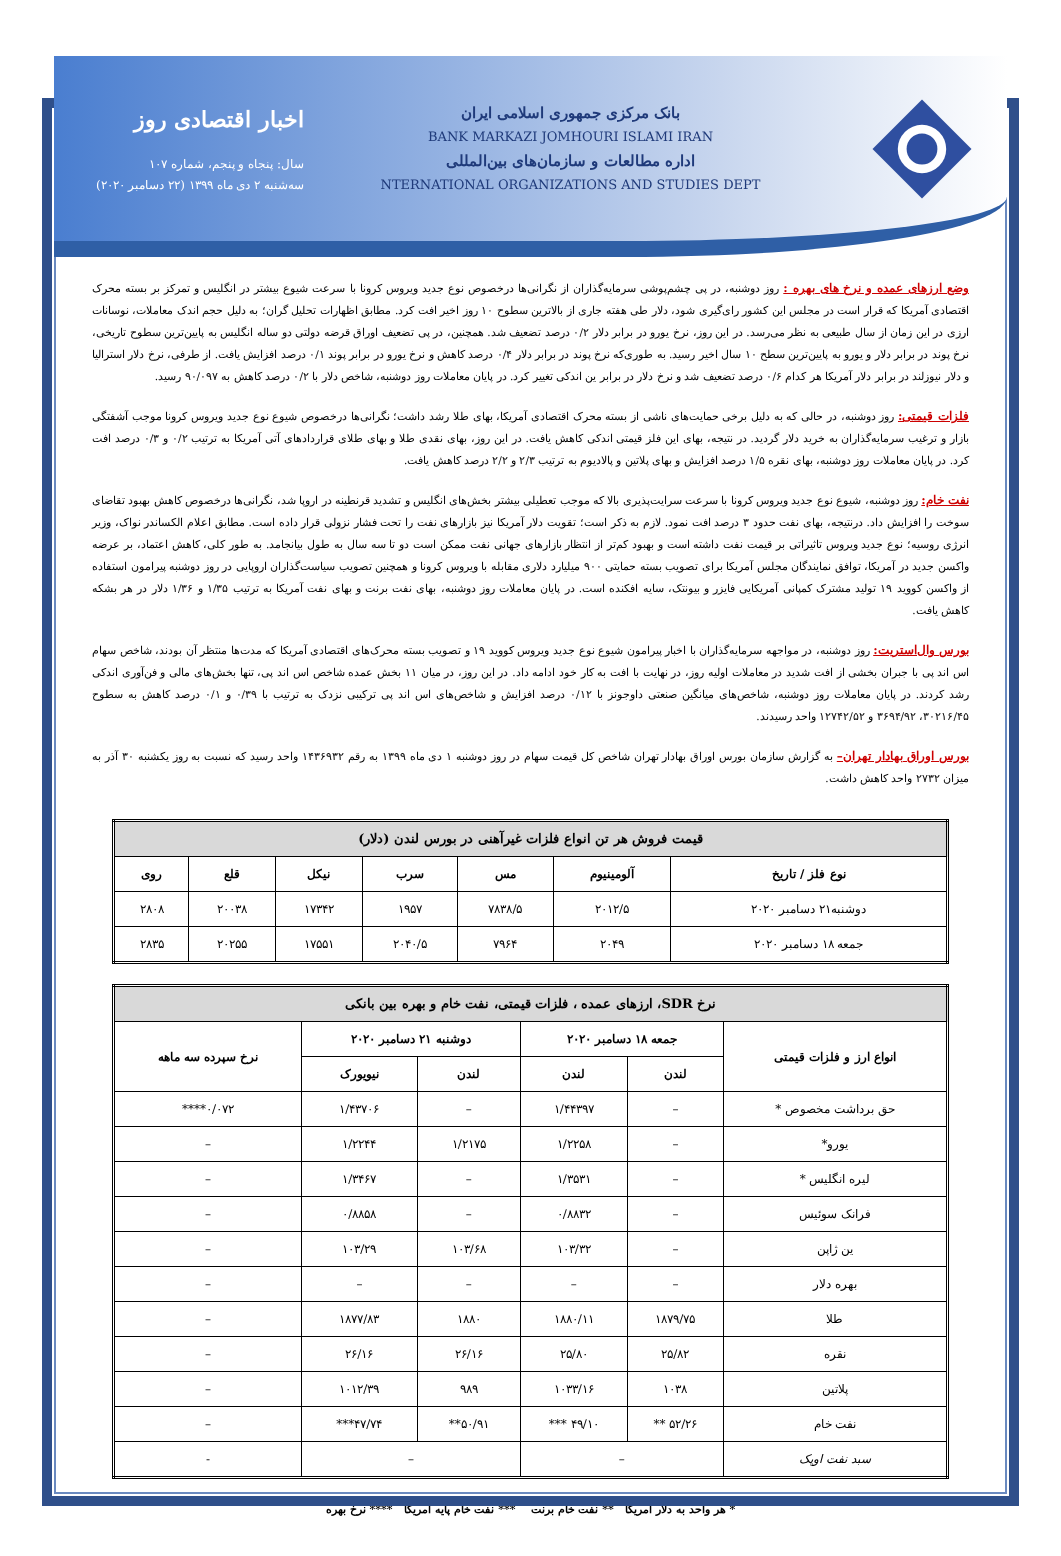بانک مرکزی جمهوری اسلامی ایران
BANK MARKAZI JOMHOURI ISLAMI IRAN
اداره مطالعات و سازمان‌های بین‌المللی
NTERNATIONAL ORGANIZATIONS AND STUDIES DEPT
اخبار اقتصادی روز
سال: پنجاه و پنجم، شماره ۱۰۷
سه‌شنبه ۲ دی ماه ۱۳۹۹ (۲۲ دسامبر ۲۰۲۰)
وضع ارزهای عمده و نرخ های بهره : روز دوشنبه، در پی چشم‌پوشی سرمایه‌گذاران از نگرانی‌ها درخصوص نوع جدید ویروس کرونا با سرعت شیوع بیشتر در انگلیس و تمرکز بر بسته محرک اقتصادی آمریکا که قرار است در مجلس این کشور رای‌گیری شود، دلار طی هفته جاری از بالاترین سطوح ۱۰ روز اخیر افت کرد. مطابق اظهارات تحلیل گران؛ به دلیل حجم اندک معاملات، نوسانات ارزی در این زمان از سال طبیعی به نظر می‌رسد. در این روز، نرخ یورو در برابر دلار ۰/۲ درصد تضعیف شد. همچنین، در پی تضعیف اوراق قرضه دولتی دو ساله انگلیس به پایین‌ترین سطوح تاریخی، نرخ پوند در برابر دلار و یورو به پایین‌ترین سطح ۱۰ سال اخیر رسید. به طوری‌که نرخ پوند در برابر دلار ۰/۴ درصد کاهش و نرخ یورو در برابر پوند ۰/۱ درصد افزایش یافت. از طرفی، نرخ دلار استرالیا و دلار نیوزلند در برابر دلار آمریکا هر کدام ۰/۶ درصد تضعیف شد و نرخ دلار در برابر ین اندکی تغییر کرد. در پایان معاملات روز دوشنبه، شاخص دلار با ۰/۲ درصد کاهش به ۹۰/۰۹۷ رسید.
فلزات قیمتی: روز دوشنبه، در حالی که به دلیل برخی حمایت‌های ناشی از بسته محرک اقتصادی آمریکا، بهای طلا رشد داشت؛ نگرانی‌ها درخصوص شیوع نوع جدید ویروس کرونا موجب آشفتگی بازار و ترغیب سرمایه‌گذاران به خرید دلار گردید. در نتیجه، بهای این فلز قیمتی اندکی کاهش یافت. در این روز، بهای نقدی طلا و بهای طلای قراردادهای آتی آمریکا به ترتیب ۰/۲ و ۰/۳ درصد افت کرد. در پایان معاملات روز دوشنبه، بهای نقره ۱/۵ درصد افزایش و بهای پلاتین و پالادیوم به ترتیب ۲/۳ و ۲/۲ درصد کاهش یافت.
نفت خام: روز دوشنبه، شیوع نوع جدید ویروس کرونا با سرعت سرایت‌پذیری بالا که موجب تعطیلی بیشتر بخش‌های انگلیس و تشدید قرنطینه در اروپا شد، نگرانی‌ها درخصوص کاهش بهبود تقاضای سوخت را افزایش داد. درنتیجه، بهای نفت حدود ۳ درصد افت نمود. لازم به ذکر است؛ تقویت دلار آمریکا نیز بازارهای نفت را تحت فشار نزولی قرار داده است. مطابق اعلام الکساندر نواک، وزیر انرژی روسیه؛ نوع جدید ویروس تاثیراتی بر قیمت نفت داشته است و بهبود کم‌تر از انتظار بازارهای جهانی نفت ممکن است دو تا سه سال به طول بیانجامد. به طور کلی، کاهش اعتماد، بر عرضه واکسن جدید در آمریکا، توافق نمایندگان مجلس آمریکا برای تصویب بسته حمایتی ۹۰۰ میلیارد دلاری مقابله با ویروس کرونا و همچنین تصویب سیاست‌گذاران اروپایی در روز دوشنبه پیرامون استفاده از واکسن کووید ۱۹ تولید مشترک کمپانی آمریکایی فایزر و بیونتک، سایه افکنده است. در پایان معاملات روز دوشنبه، بهای نفت برنت و بهای نفت آمریکا به ترتیب ۱/۳۵ و ۱/۳۶ دلار در هر بشکه کاهش یافت.
بورس وال‌استریت: روز دوشنبه، در مواجهه سرمایه‌گذاران با اخبار پیرامون شیوع نوع جدید ویروس کووید ۱۹ و تصویب بسته محرک‌های اقتصادی آمریکا که مدت‌ها منتظر آن بودند، شاخص سهام اس اند پی با جبران بخشی از افت شدید در معاملات اولیه روز، در نهایت با افت به کار خود ادامه داد. در این روز، در میان ۱۱ بخش عمده شاخص اس اند پی، تنها بخش‌های مالی و فن‌آوری اندکی رشد کردند. در پایان معاملات روز دوشنبه، شاخص‌های میانگین صنعتی داوجونز با ۰/۱۲ درصد افزایش و شاخص‌های اس اند پی ترکیبی نزدک به ترتیب با ۰/۳۹ و ۰/۱ درصد کاهش به سطوح ۳۰۲۱۶/۴۵، ۳۶۹۴/۹۲ و ۱۲۷۴۲/۵۲ واحد رسیدند.
بورس اوراق بهادار تهران– به گزارش سازمان بورس اوراق بهادار تهران شاخص کل قیمت سهام در روز دوشنبه ۱ دی ماه ۱۳۹۹ به رقم ۱۴۳۶۹۳۲ واحد رسید که نسبت به روز یکشنبه ۳۰ آذر به میزان ۲۷۳۲ واحد کاهش داشت.
| قیمت فروش هر تن انواع فلزات غیرآهنی در بورس لندن (دلار) | | | | | | |
| --- | --- | --- | --- | --- | --- | --- |
| نوع فلز / تاریخ | آلومینیوم | مس | سرب | نیکل | قلع | روی |
| دوشنبه۲۱ دسامبر ۲۰۲۰ | ۲۰۱۲/۵ | ۷۸۳۸/۵ | ۱۹۵۷ | ۱۷۳۴۲ | ۲۰۰۳۸ | ۲۸۰۸ |
| جمعه ۱۸ دسامبر ۲۰۲۰ | ۲۰۴۹ | ۷۹۶۴ | ۲۰۴۰/۵ | ۱۷۵۵۱ | ۲۰۲۵۵ | ۲۸۳۵ |
| نرخ SDR، ارزهای عمده ، فلزات قیمتی، نفت خام و بهره بین بانکی | | | | | |
| --- | --- | --- | --- | --- | --- |
| انواع ارز و فلزات قیمتی | جمعه ۱۸ دسامبر ۲۰۲۰ | | دوشنبه ۲۱ دسامبر ۲۰۲۰ | | نرخ سپرده سه ماهه |
| | لندن | لندن | لندن | نیویورک | |
| حق برداشت مخصوص * | – | ۱/۴۴۳۹۷ | – | ۱/۴۳۷۰۶ | ۰/۰۷۲**** |
| یورو* | – | ۱/۲۲۵۸ | ۱/۲۱۷۵ | ۱/۲۲۴۴ | – |
| لیره انگلیس * | – | ۱/۳۵۳۱ | – | ۱/۳۴۶۷ | – |
| فرانک سوئیس | – | ۰/۸۸۳۲ | – | ۰/۸۸۵۸ | – |
| ین ژاپن | – | ۱۰۳/۳۲ | ۱۰۳/۶۸ | ۱۰۳/۲۹ | – |
| بهره دلار | – | – | – | – | – |
| طلا | ۱۸۷۹/۷۵ | ۱۸۸۰/۱۱ | ۱۸۸۰ | ۱۸۷۷/۸۳ | – |
| نقره | ۲۵/۸۲ | ۲۵/۸۰ | ۲۶/۱۶ | ۲۶/۱۶ | – |
| پلاتین | ۱۰۳۸ | ۱۰۳۳/۱۶ | ۹۸۹ | ۱۰۱۲/۳۹ | – |
| نفت خام | ۵۲/۲۶ ** | ۴۹/۱۰ *** | ۵۰/۹۱** | ۴۷/۷۴*** | – |
| سبد نفت اوپک | – | | – | | - |
* هر واحد به دلار آمریکا ** نفت خام برنت *** نفت خام پایه آمریکا **** نرخ بهره